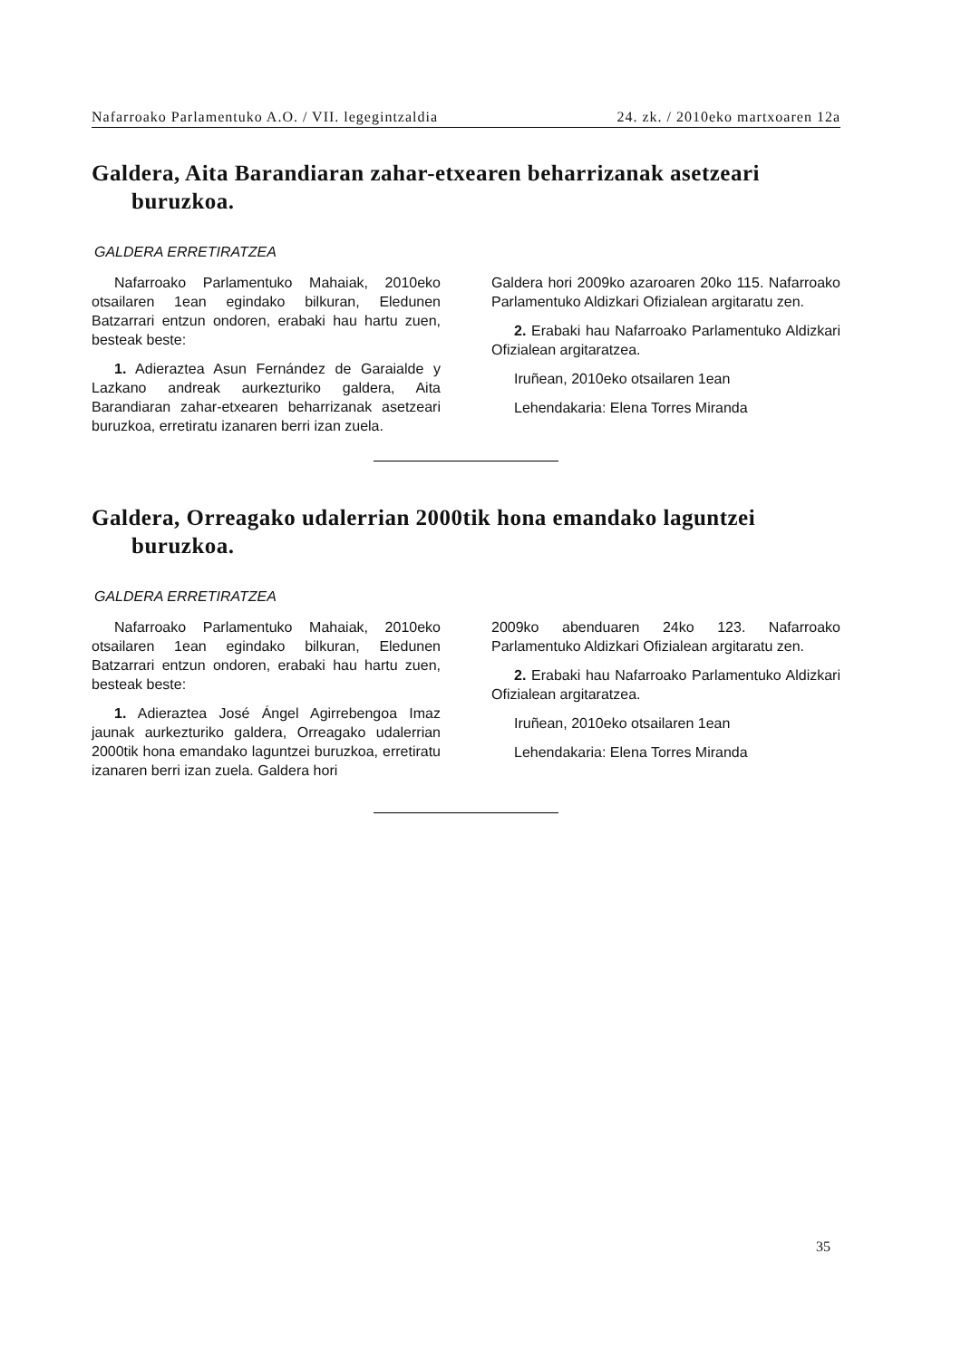Nafarroako Parlamentuko A.O. / VII. legegintzaldia 24. zk. / 2010eko martxoaren 12a
Galdera, Aita Barandiaran zahar-etxearen beharrizanak asetzeari buruzkoa.
GALDERA ERRETIRATZEA
Nafarroako Parlamentuko Mahaiak, 2010eko otsailaren 1ean egindako bilkuran, Eledunen Batzarrari entzun ondoren, erabaki hau hartu zuen, besteak beste:
1. Adieraztea Asun Fernández de Garaialde y Lazkano andreak aurkezturiko galdera, Aita Barandiaran zahar-etxearen beharrizanak asetzeari buruzkoa, erretiratu izanaren berri izan zuela.
Galdera hori 2009ko azaroaren 20ko 115. Nafarroako Parlamentuko Aldizkari Ofizialean argitaratu zen.
2. Erabaki hau Nafarroako Parlamentuko Aldizkari Ofizialean argitaratzea.
Iruñean, 2010eko otsailaren 1ean
Lehendakaria: Elena Torres Miranda
Galdera, Orreagako udalerrian 2000tik hona emandako laguntzei buruzkoa.
GALDERA ERRETIRATZEA
Nafarroako Parlamentuko Mahaiak, 2010eko otsailaren 1ean egindako bilkuran, Eledunen Batzarrari entzun ondoren, erabaki hau hartu zuen, besteak beste:
1. Adieraztea José Ángel Agirrebengoa Imaz jaunak aurkezturiko galdera, Orreagako udalerrian 2000tik hona emandako laguntzei buruzkoa, erretiratu izanaren berri izan zuela. Galdera hori
2009ko abenduaren 24ko 123. Nafarroako Parlamentuko Aldizkari Ofizialean argitaratu zen.
2. Erabaki hau Nafarroako Parlamentuko Aldizkari Ofizialean argitaratzea.
Iruñean, 2010eko otsailaren 1ean
Lehendakaria: Elena Torres Miranda
35